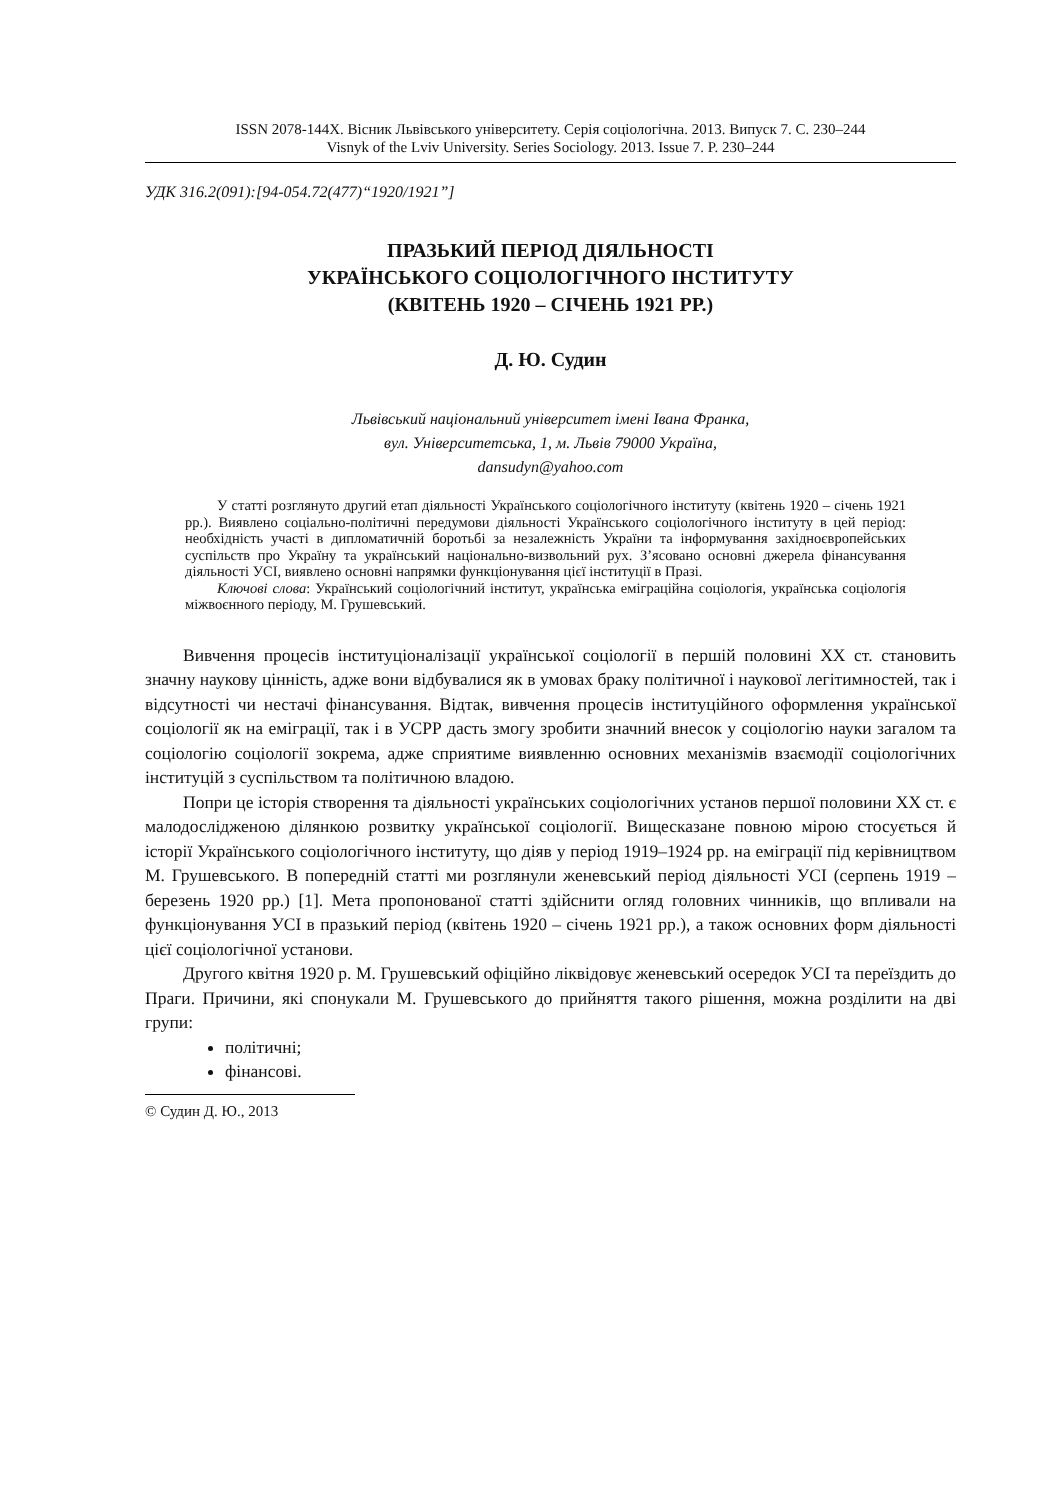ISSN 2078-144X. Вісник Львівського університету. Серія соціологічна. 2013. Випуск 7. С. 230–244
Visnyk of the Lviv University. Series Sociology. 2013. Issue 7. P. 230–244
УДК 316.2(091):[94-054.72(477)“1920/1921”]
ПРАЗЬКИЙ ПЕРІОД ДІЯЛЬНОСТІ
УКРАЇНСЬКОГО СОЦІОЛОГІЧНОГО ІНСТИТУТУ
(КВІТЕНЬ 1920 – СІЧЕНЬ 1921 РР.)
Д. Ю. Судин
Львівський національний університет імені Івана Франка,
вул. Університетська, 1, м. Львів 79000 Україна,
dansudyn@yahoo.com
У статті розглянуто другий етап діяльності Українського соціологічного інституту (квітень 1920 – січень 1921 рр.). Виявлено соціально-політичні передумови діяльності Українського соціологічного інституту в цей період: необхідність участі в дипломатичній боротьбі за незалежність України та інформування західноєвропейських суспільств про Україну та український національно-визвольний рух. З’ясовано основні джерела фінансування діяльності УСІ, виявлено основні напрямки функціонування цієї інституції в Празі.
Ключові слова: Український соціологічний інститут, українська еміграційна соціологія, українська соціологія міжвоєнного періоду, М. Грушевський.
Вивчення процесів інституціоналізації української соціології в першій половині ХХ ст. становить значну наукову цінність, адже вони відбувалися як в умовах браку політичної і наукової легітимностей, так і відсутності чи нестачі фінансування. Відтак, вивчення процесів інституційного оформлення української соціології як на еміграції, так і в УСРР дасть змогу зробити значний внесок у соціологію науки загалом та соціологію соціології зокрема, адже сприятиме виявленню основних механізмів взаємодії соціологічних інституцій з суспільством та політичною владою.
Попри це історія створення та діяльності українських соціологічних установ першої половини ХХ ст. є малодослідженою ділянкою розвитку української соціології. Вищесказане повною мірою стосується й історії Українського соціологічного інституту, що діяв у період 1919–1924 рр. на еміграції під керівництвом М. Грушевського. В попередній статті ми розглянули женевський період діяльності УСІ (серпень 1919 – березень 1920 рр.) [1]. Мета пропонованої статті здійснити огляд головних чинників, що впливали на функціонування УСІ в празький період (квітень 1920 – січень 1921 рр.), а також основних форм діяльності цієї соціологічної установи.
Другого квітня 1920 р. М. Грушевський офіційно ліквідовує женевський осередок УСІ та переїздить до Праги. Причини, які спонукали М. Грушевського до прийняття такого рішення, можна розділити на дві групи:
політичні;
фінансові.
© Судин Д. Ю., 2013